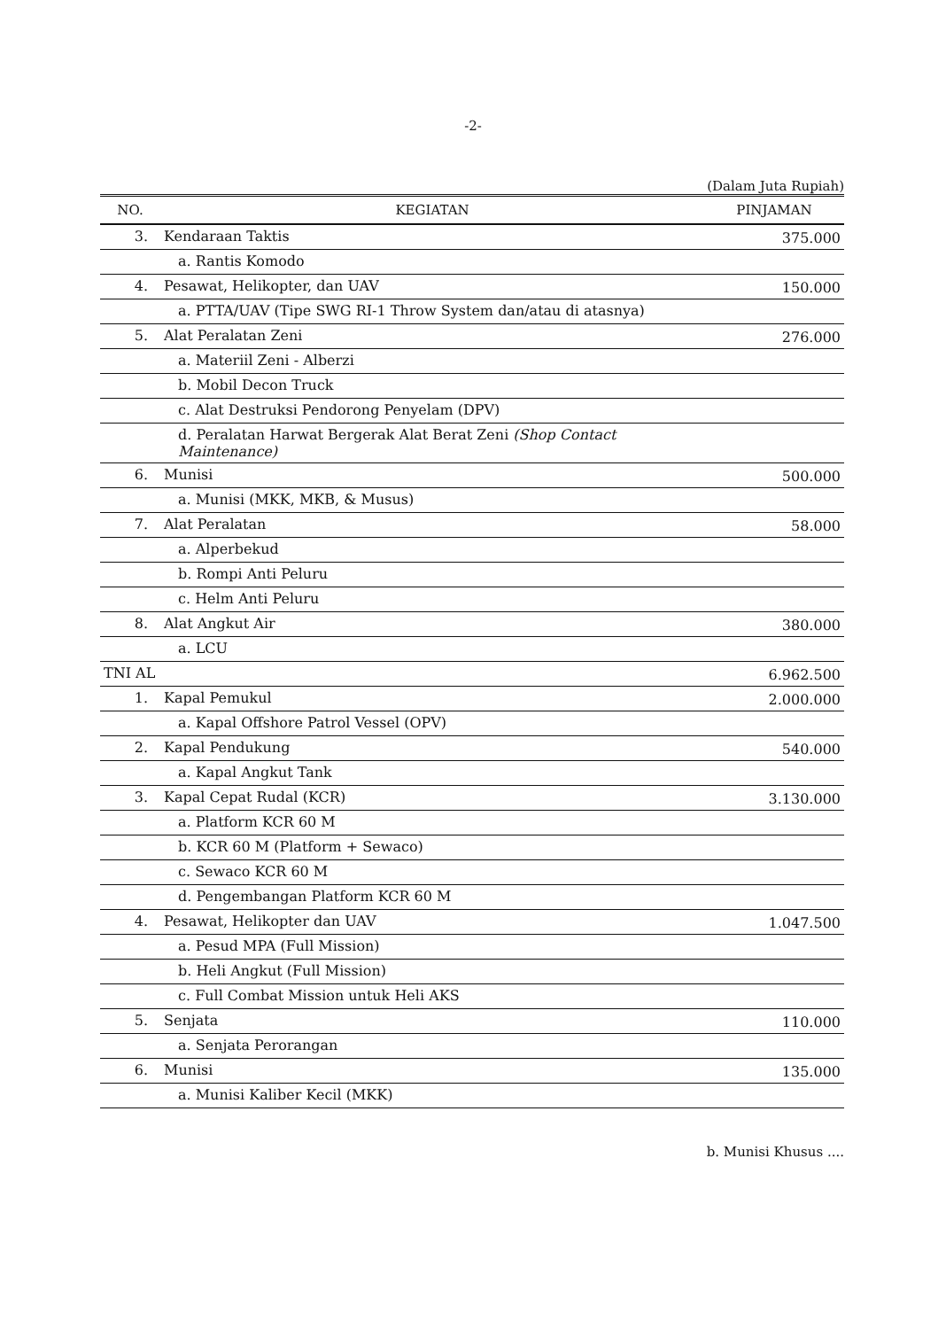-2-
(Dalam Juta Rupiah)
| NO. | KEGIATAN | PINJAMAN |
| --- | --- | --- |
| 3. | Kendaraan Taktis | 375.000 |
| | a. Rantis Komodo | |
| 4. | Pesawat, Helikopter, dan UAV | 150.000 |
| | a. PTTA/UAV (Tipe SWG RI-1 Throw System dan/atau di atasnya) | |
| 5. | Alat Peralatan Zeni | 276.000 |
| | a. Materiil Zeni - Alberzi | |
| | b. Mobil Decon Truck | |
| | c. Alat Destruksi Pendorong Penyelam (DPV) | |
| | d. Peralatan Harwat Bergerak Alat Berat Zeni (Shop Contact Maintenance) | |
| 6. | Munisi | 500.000 |
| | a. Munisi (MKK, MKB, & Musus) | |
| 7. | Alat Peralatan | 58.000 |
| | a. Alperbekud | |
| | b. Rompi Anti Peluru | |
| | c. Helm Anti Peluru | |
| 8. | Alat Angkut Air | 380.000 |
| | a. LCU | |
| TNI AL | | 6.962.500 |
| 1. | Kapal Pemukul | 2.000.000 |
| | a. Kapal Offshore Patrol Vessel (OPV) | |
| 2. | Kapal Pendukung | 540.000 |
| | a. Kapal Angkut Tank | |
| 3. | Kapal Cepat Rudal (KCR) | 3.130.000 |
| | a. Platform KCR 60 M | |
| | b. KCR 60 M (Platform + Sewaco) | |
| | c. Sewaco KCR 60 M | |
| | d. Pengembangan Platform KCR 60 M | |
| 4. | Pesawat, Helikopter dan UAV | 1.047.500 |
| | a. Pesud MPA (Full Mission) | |
| | b. Heli Angkut (Full Mission) | |
| | c. Full Combat Mission untuk Heli AKS | |
| 5. | Senjata | 110.000 |
| | a. Senjata Perorangan | |
| 6. | Munisi | 135.000 |
| | a. Munisi Kaliber Kecil (MKK) | |
b. Munisi Khusus ....